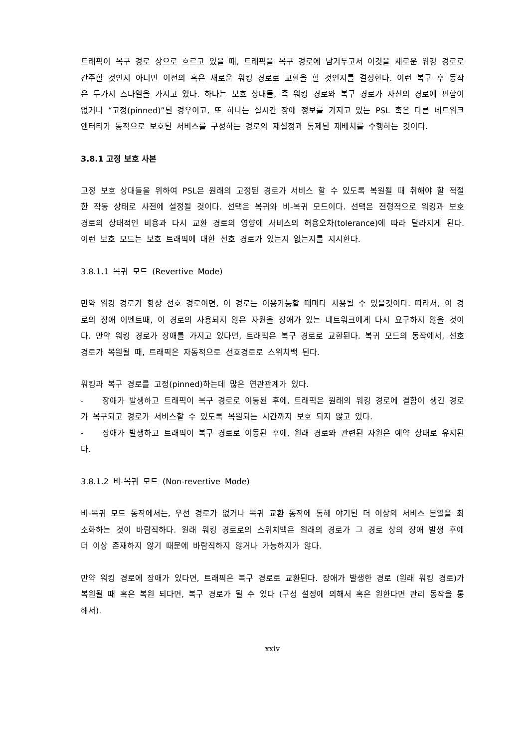트래픽이 복구 경로 상으로 흐르고 있을 때, 트래픽을 복구 경로에 남겨두고서 이것을 새로운 워킹 경로로 간주할 것인지 아니면 이전의 혹은 새로운 워킹 경로로 교환을 할 것인지를 결정한다. 이런 복구 후 동작은 두가지 스타일을 가지고 있다. 하나는 보호 상대들, 즉 워킹 경로와 복구 경로가 자신의 경로에 편함이 없거나 “고정(pinned)”된 경우이고, 또 하나는 실시간 장애 정보를 가지고 있는 PSL 혹은 다른 네트워크 엔터티가 동적으로 보호된 서비스를 구성하는 경로의 재설정과 통제된 재배치를 수행하는 것이다.
3.8.1 고정 보호 사본
고정 보호 상대들을 위하여 PSL은 원래의 고정된 경로가 서비스 할 수 있도록 복원될 때 취해야 할 적절한 작동 상태로 사전에 설정될 것이다. 선택은 복귀와 비-복귀 모드이다. 선택은 전형적으로 워킹과 보호 경로의 상태적인 비용과 다시 교환 경로의 영향에 서비스의 허용오차(tolerance)에 따라 달라지게 된다. 이런 보호 모드는 보호 트래픽에 대한 선호 경로가 있는지 없는지를 지시한다.
3.8.1.1 복귀 모드 (Revertive Mode)
만약 워킹 경로가 항상 선호 경로이면, 이 경로는 이용가능할 때마다 사용될 수 있을것이다. 따라서, 이 경로의 장애 이벤트때, 이 경로의 사용되지 않은 자원을 장애가 있는 네트워크에게 다시 요구하지 않을 것이다. 만약 워킹 경로가 장애를 가지고 있다면, 트래픽은 복구 경로로 교환된다. 복귀 모드의 동작에서, 선호 경로가 복원될 때, 트래픽은 자동적으로 선호경로로 스위치백 된다.
워킹과 복구 경로를 고정(pinned)하는데 많은 연관관계가 있다.
- 장애가 발생하고 트래픽이 복구 경로로 이동된 후에, 트래픽은 원래의 워킹 경로에 결함이 생긴 경로가 복구되고 경로가 서비스할 수 있도록 복원되는 시간까지 보호 되지 않고 있다.
- 장애가 발생하고 트래픽이 복구 경로로 이동된 후에, 원래 경로와 관련된 자원은 예약 상태로 유지된다.
3.8.1.2 비-복귀 모드 (Non-revertive Mode)
비-복귀 모드 동작에서는, 우선 경로가 없거나 복귀 교환 동작에 통해 야기된 더 이상의 서비스 분열을 최소화하는 것이 바람직하다. 원래 워킹 경로로의 스위치백은 원래의 경로가 그 경로 상의 장애 발생 후에 더 이상 존재하지 않기 때문에 바람직하지 않거나 가능하지가 않다.
만약 워킹 경로에 장애가 있다면, 트래픽은 복구 경로로 교환된다. 장애가 발생한 경로 (원래 워킹 경로)가 복원될 때 혹은 복원 되다면, 복구 경로가 될 수 있다 (구성 설정에 의해서 혹은 원한다면 관리 동작을 통해서).
xxiv